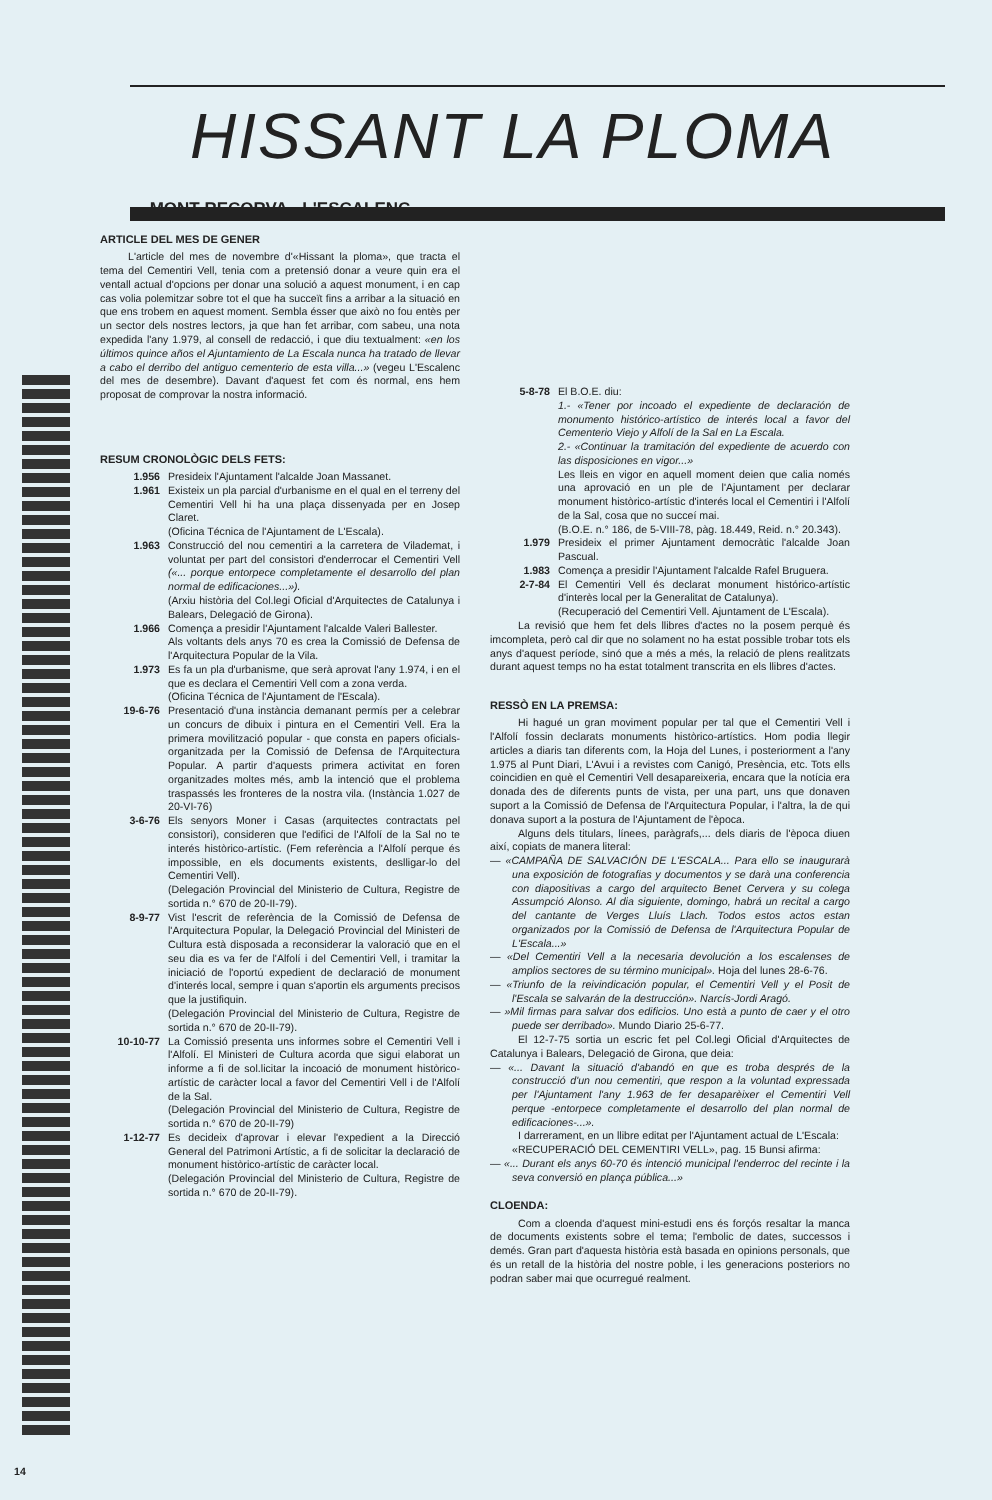HISSANT LA PLOMA
MONT-RECORVA - L'ESCALENC
ARTICLE DEL MES DE GENER
L'article del mes de novembre d'«Hissant la ploma», que tracta el tema del Cementiri Vell, tenia com a pretensió donar a veure quin era el ventall actual d'opcions per donar una solució a aquest monument, i en cap cas volia polemitzar sobre tot el que ha succeït fins a arribar a la situació en que ens trobem en aquest moment. Sembla ésser que això no fou entès per un sector dels nostres lectors, ja que han fet arribar, com sabeu, una nota expedida l'any 1.979, al consell de redacció, i que diu textualment: «en los últimos quince años el Ajuntamiento de La Escala nunca ha tratado de llevar a cabo el derribo del antiguo cementerio de esta villa...» (vegeu L'Escalenc del mes de desembre). Davant d'aquest fet com és normal, ens hem proposat de comprovar la nostra informació.
RESUM CRONOLÒGIC DELS FETS:
1.956 Presideix l'Ajuntament l'alcalde Joan Massanet.
1.961 Existeix un pla parcial d'urbanisme en el qual en el terreny del Cementiri Vell hi ha una plaça dissenyada per en Josep Claret.
(Oficina Técnica de l'Ajuntament de L'Escala).
1.963 Construcció del nou cementiri a la carretera de Vilademat, i voluntat per part del consistori d'enderrocar el Cementiri Vell («... porque entorpece completamente el desarrollo del plan normal de edificaciones...»).
(Arxiu història del Col.legi Oficial d'Arquitectes de Catalunya i Balears, Delegació de Girona).
1.966 Comença a presidir l'Ajuntament l'alcalde Valeri Ballester.
Als voltants dels anys 70 es crea la Comissió de Defensa de l'Arquitectura Popular de la Vila.
1.973 Es fa un pla d'urbanisme, que serà aprovat l'any 1.974, i en el que es declara el Cementiri Vell com a zona verda.
(Oficina Técnica de l'Ajuntament de l'Escala).
19-6-76 Presentació d'una instància demanant permís per a celebrar un concurs de dibuix i pintura en el Cementiri Vell. Era la primera movilització popular - que consta en papers oficials- organitzada per la Comissió de Defensa de l'Arquitectura Popular. A partir d'aquests primera activitat en foren organitzades moltes més, amb la intenció que el problema traspassés les fronteres de la nostra vila. (Instància 1.027 de 20-VI-76)
3-6-76 Els senyors Moner i Casas (arquitectes contractats pel consistori), consideren que l'edifici de l'Alfolí de la Sal no te interés històrico-artístic. (Fem referència a l'Alfolí perque és impossible, en els documents existents, deslligar-lo del Cementiri Vell).
(Delegación Provincial del Ministerio de Cultura, Registre de sortida n.° 670 de 20-II-79).
8-9-77 Vist l'escrit de referència de la Comissió de Defensa de l'Arquitectura Popular, la Delegació Provincial del Ministeri de Cultura està disposada a reconsiderar la valoració que en el seu dia es va fer de l'Alfolí i del Cementiri Vell, i tramitar la iniciació de l'oportú expedient de declaració de monument d'interés local, sempre i quan s'aportin els arguments precisos que la justifiquin.
(Delegación Provincial del Ministerio de Cultura, Registre de sortida n.° 670 de 20-II-79).
10-10-77 La Comissió presenta uns informes sobre el Cementiri Vell i l'Alfolí. El Ministeri de Cultura acorda que sigui elaborat un informe a fi de sol.licitar la incoació de monument històrico-artístic de caràcter local a favor del Cementiri Vell i de l'Alfolí de la Sal.
(Delegación Provincial del Ministerio de Cultura, Registre de sortida n.° 670 de 20-II-79)
1-12-77 Es decideix d'aprovar i elevar l'expedient a la Direcció General del Patrimoni Artístic, a fi de solicitar la declaració de monument històrico-artístic de caràcter local.
(Delegación Provincial del Ministerio de Cultura, Registre de sortida n.° 670 de 20-II-79).
5-8-78 El B.O.E. diu:
1.- «Tener por incoado el expediente de declaración de monumento histórico-artístico de interés local a favor del Cementerio Viejo y Alfolí de la Sal en La Escala.
2.- «Continuar la tramitación del expediente de acuerdo con las disposiciones en vigor...»
Les lleis en vigor en aquell moment deien que calia només una aprovació en un ple de l'Ajuntament per declarar monument històrico-artístic d'interés local el Cementiri i l'Alfolí de la Sal, cosa que no succeí mai.
(B.O.E. n.° 186, de 5-VIII-78, pàg. 18.449, Reid. n.° 20.343).
1.979 Presideix el primer Ajuntament democràtic l'alcalde Joan Pascual.
1.983 Comença a presidir l'Ajuntament l'alcalde Rafel Bruguera.
2-7-84 El Cementiri Vell és declarat monument histórico-artístic d'interès local per la Generalitat de Catalunya).
(Recuperació del Cementiri Vell. Ajuntament de L'Escala).
La revisió que hem fet dels llibres d'actes no la posem perquè és imcompleta, però cal dir que no solament no ha estat possible trobar tots els anys d'aquest període, sinó que a més a més, la relació de plens realitzats durant aquest temps no ha estat totalment transcrita en els llibres d'actes.
RESSÒ EN LA PREMSA:
Hi hagué un gran moviment popular per tal que el Cementiri Vell i l'Alfolí fossin declarats monuments històrico-artístics. Hom podia llegir articles a diaris tan diferents com, la Hoja del Lunes, i posteriorment a l'any 1.975 al Punt Diari, L'Avui i a revistes com Canigó, Presència, etc. Tots ells coincidien en què el Cementiri Vell desapareixeria, encara que la notícia era donada des de diferents punts de vista, per una part, uns que donaven suport a la Comissió de Defensa de l'Arquitectura Popular, i l'altra, la de qui donava suport a la postura de l'Ajuntament de l'època.
Alguns dels titulars, línees, paràgrafs,... dels diaris de l'època diuen així, copiats de manera literal:
— «CAMPAÑA DE SALVACIÓN DE L'ESCALA... Para ello se inaugurarà una exposición de fotografias y documentos y se darà una conferencia con diapositivas a cargo del arquitecto Benet Cervera y su colega Assumpció Alonso. Al dia siguiente, domingo, habrá un recital a cargo del cantante de Verges Lluís Llach. Todos estos actos estan organizados por la Comissió de Defensa de l'Arquitectura Popular de L'Escala...»
— «Del Cementiri Vell a la necesaria devolución a los escalenses de amplios sectores de su término municipal». Hoja del lunes 28-6-76.
— «Triunfo de la reivindicación popular, el Cementiri Vell y el Posit de l'Escala se salvarán de la destrucción». Narcís-Jordi Aragó.
— »Mil firmas para salvar dos edificios. Uno està a punto de caer y el otro puede ser derribado». Mundo Diario 25-6-77.
El 12-7-75 sortia un escric fet pel Col.legi Oficial d'Arquitectes de Catalunya i Balears, Delegació de Girona, que deia:
— «... Davant la situació d'abandó en que es troba després de la construcció d'un nou cementiri, que respon a la voluntad expressada per l'Ajuntament l'any 1.963 de fer desaparèixer el Cementiri Vell perque -entorpece completamente el desarrollo del plan normal de edificaciones-...».
I darrerament, en un llibre editat per l'Ajuntament actual de L'Escala:
«RECUPERACIÓ DEL CEMENTIRI VELL», pag. 15 Bunsi afirma:
— «... Durant els anys 60-70 és intenció municipal l'enderroc del recinte i la seva conversió en plança pública...»
CLOENDA:
Com a cloenda d'aquest mini-estudi ens és forçós resaltar la manca de documents existents sobre el tema; l'embolic de dates, successos i demés. Gran part d'aquesta història està basada en opinions personals, que és un retall de la història del nostre poble, i les generacions posteriors no podran saber mai que ocurregué realment.
14